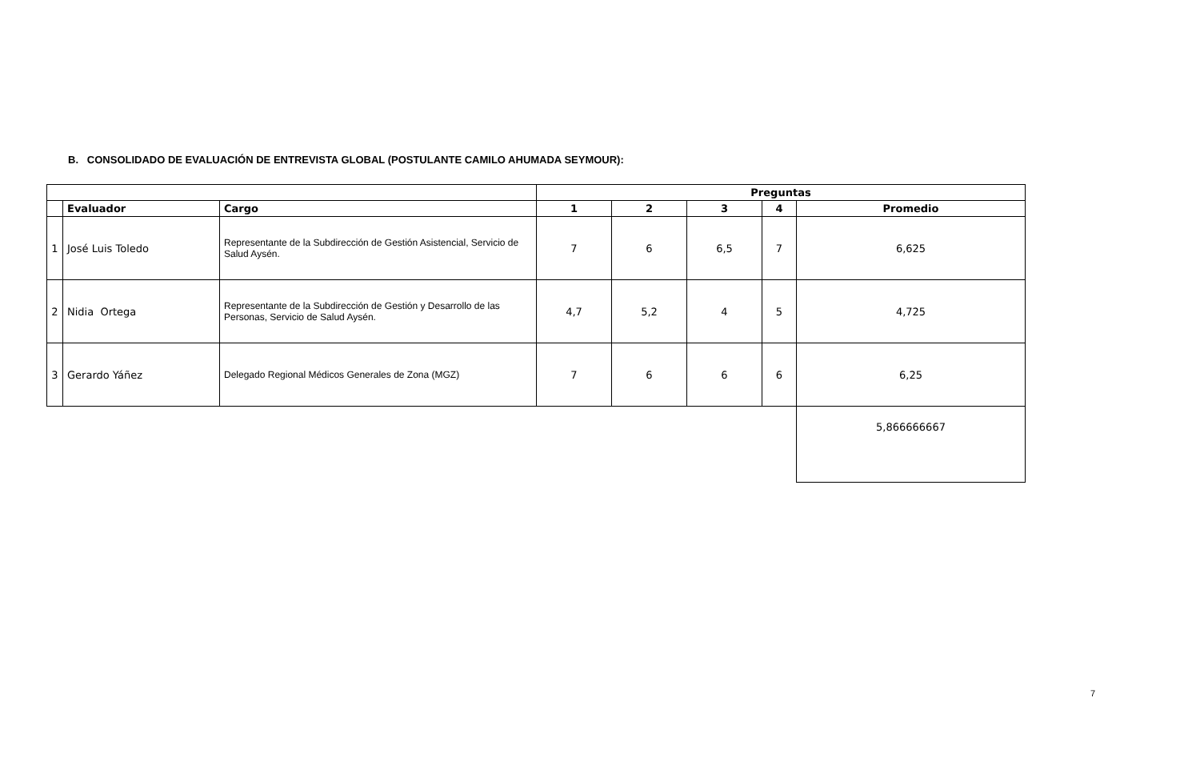B. CONSOLIDADO DE EVALUACIÓN DE ENTREVISTA GLOBAL (POSTULANTE CAMILO AHUMADA SEYMOUR):
| | | | Preguntas | | | | |
| --- | --- | --- | --- | --- | --- | --- | --- |
| | Evaluador | Cargo | 1 | 2 | 3 | 4 | Promedio |
| 1 | José Luis Toledo | Representante de la Subdirección de Gestión Asistencial, Servicio de Salud Aysén. | 7 | 6 | 6,5 | 7 | 6,625 |
| 2 | Nidia Ortega | Representante de la Subdirección de Gestión y Desarrollo de las Personas, Servicio de Salud Aysén. | 4,7 | 5,2 | 4 | 5 | 4,725 |
| 3 | Gerardo Yáñez | Delegado Regional Médicos Generales de Zona (MGZ) | 7 | 6 | 6 | 6 | 6,25 |
| | | | | | | | 5,866666667 |
7